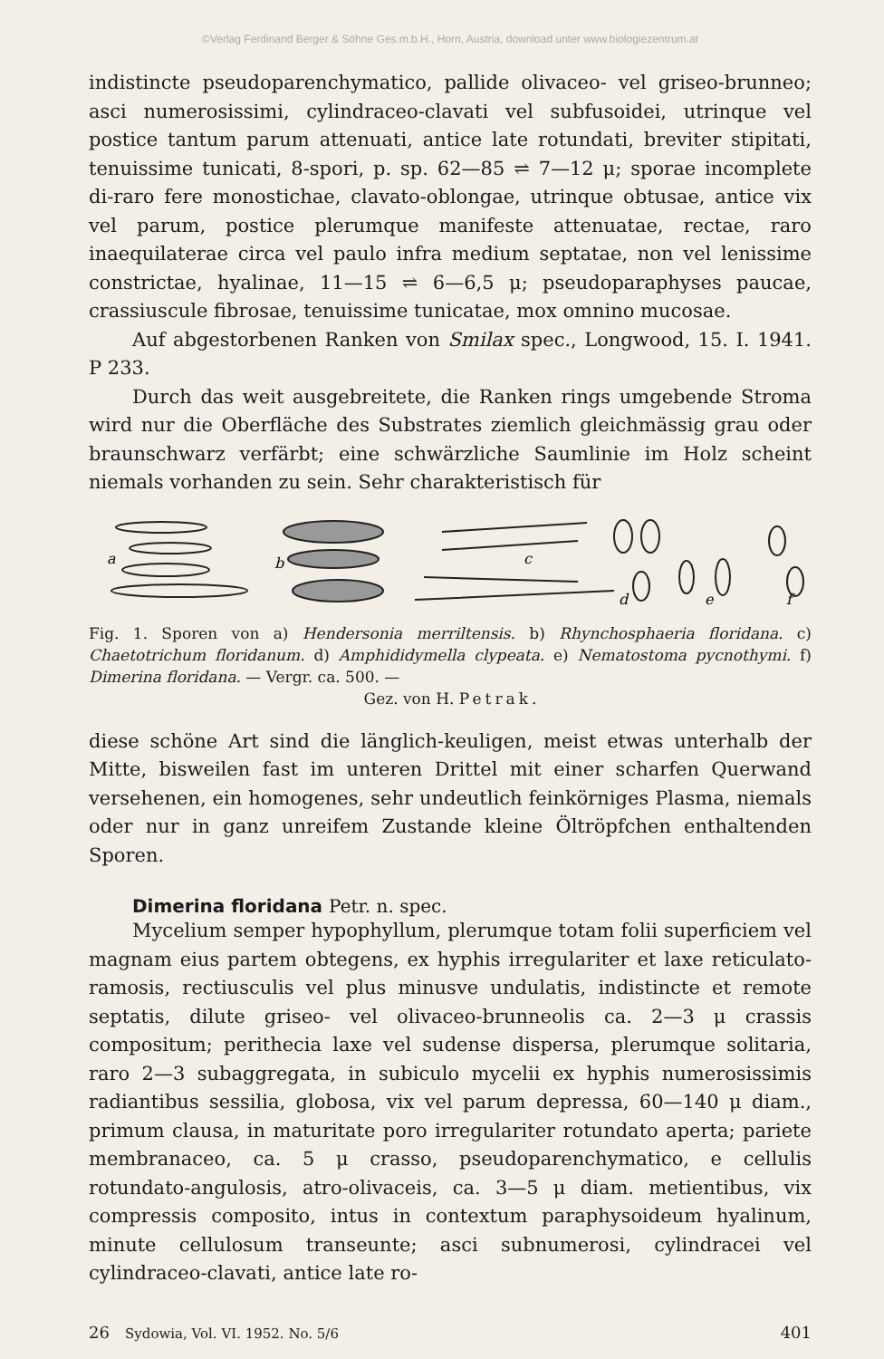©Verlag Ferdinand Berger & Söhne Ges.m.b.H., Horn, Austria, download unter www.biologiezentrum.at
indistincte pseudoparenchymatico, pallide olivaceo- vel griseo-brunneo; asci numerosissimi, cylindraceo-clavati vel subfusoidei, utrinque vel postice tantum parum attenuati, antice late rotundati, breviter stipitati, tenuissime tunicati, 8-spori, p. sp. 62—85 ⇌ 7—12 μ; sporae incomplete di-raro fere monostichae, clavato-oblongae, utrinque obtusae, antice vix vel parum, postice plerumque manifeste attenuatae, rectae, raro inaequilaterae circa vel paulo infra medium septatae, non vel lenissime constrictae, hyalinae, 11—15 ⇌ 6—6,5 μ; pseudoparaphyses paucae, crassiuscule fibrosae, tenuissime tunicatae, mox omnino mucosae.
Auf abgestorbenen Ranken von Smilax spec., Longwood, 15. I. 1941. P 233.
Durch das weit ausgebreitete, die Ranken rings umgebende Stroma wird nur die Oberfläche des Substrates ziemlich gleichmässig grau oder braunschwarz verfärbt; eine schwärzliche Saumlinie im Holz scheint niemals vorhanden zu sein. Sehr charakteristisch für
a
b
c
d
e
f
Fig. 1. Sporen von a) Hendersonia merriltensis. b) Rhynchosphaeria floridana. c) Chaetotrichum floridanum. d) Amphididymella clypeata. e) Nematostoma pycnothymi. f) Dimerina floridana. — Vergr. ca. 500. —
Gez. von H. Petrak.
diese schöne Art sind die länglich-keuligen, meist etwas unterhalb der Mitte, bisweilen fast im unteren Drittel mit einer scharfen Querwand versehenen, ein homogenes, sehr undeutlich feinkörniges Plasma, niemals oder nur in ganz unreifem Zustande kleine Öltröpfchen enthaltenden Sporen.
Dimerina floridana Petr. n. spec.
Mycelium semper hypophyllum, plerumque totam folii superficiem vel magnam eius partem obtegens, ex hyphis irregulariter et laxe reticulato-ramosis, rectiusculis vel plus minusve undulatis, indistincte et remote septatis, dilute griseo- vel olivaceo-brunneolis ca. 2—3 μ crassis compositum; perithecia laxe vel sudense dispersa, plerumque solitaria, raro 2—3 subaggregata, in subiculo mycelii ex hyphis numerosissimis radiantibus sessilia, globosa, vix vel parum depressa, 60—140 μ diam., primum clausa, in maturitate poro irregulariter rotundato aperta; pariete membranaceo, ca. 5 μ crasso, pseudoparenchymatico, e cellulis rotundato-angulosis, atro-olivaceis, ca. 3—5 μ diam. metientibus, vix compressis composito, intus in contextum paraphysoideum hyalinum, minute cellulosum transeunte; asci subnumerosi, cylindracei vel cylindraceo-clavati, antice late ro-
26 Sydowia, Vol. VI. 1952. No. 5/6 401